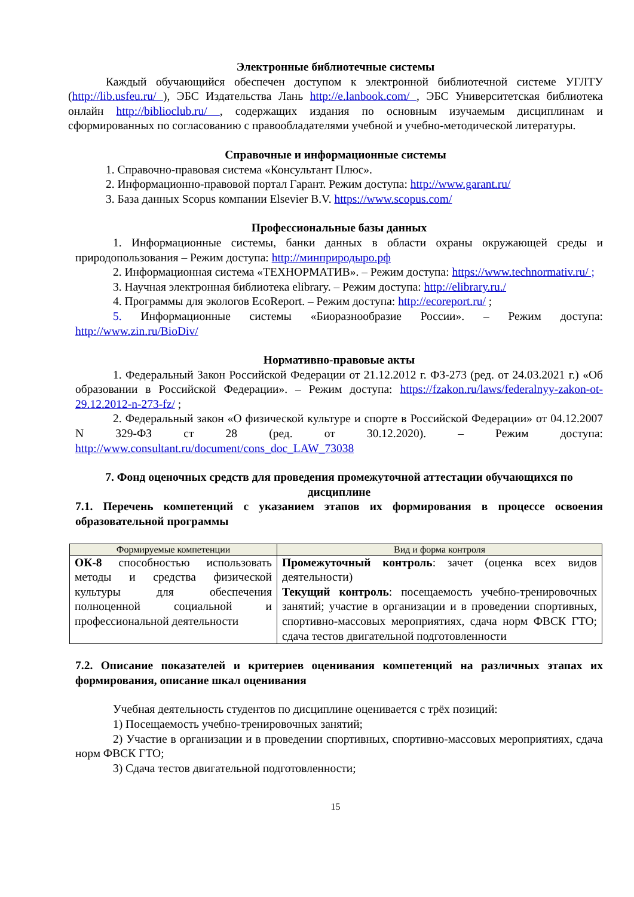Электронные библиотечные системы
Каждый обучающийся обеспечен доступом к электронной библиотечной системе УГЛТУ (http://lib.usfeu.ru/ ), ЭБС Издательства Лань http://e.lanbook.com/ , ЭБС Университетская библиотека онлайн http://biblioclub.ru/ , содержащих издания по основным изучаемым дисциплинам и сформированных по согласованию с правообладателями учебной и учебно-методической литературы.
Справочные и информационные системы
1. Справочно-правовая система «Консультант Плюс».
2. Информационно-правовой портал Гарант. Режим доступа: http://www.garant.ru/
3. База данных Scopus компании Elsevier B.V. https://www.scopus.com/
Профессиональные базы данных
1. Информационные системы, банки данных в области охраны окружающей среды и природопользования – Режим доступа: http://минприродыро.рф
2. Информационная система «ТЕХНОРМАТИВ». – Режим доступа: https://www.technormativ.ru/ ;
3. Научная электронная библиотека elibrary. – Режим доступа: http://elibrary.ru./
4. Программы для экологов EcoReport. – Режим доступа: http://ecoreport.ru/ ;
5. Информационные системы «Биоразнообразие России». – Режим доступа: http://www.zin.ru/BioDiv/
Нормативно-правовые акты
1. Федеральный Закон Российской Федерации от 21.12.2012 г. ФЗ-273 (ред. от 24.03.2021 г.) «Об образовании в Российской Федерации». – Режим доступа: https://fzakon.ru/laws/federalnyy-zakon-ot-29.12.2012-n-273-fz/ ;
2. Федеральный закон «О физической культуре и спорте в Российской Федерации» от 04.12.2007 N 329-ФЗ ст 28 (ред. от 30.12.2020). – Режим доступа: http://www.consultant.ru/document/cons_doc_LAW_73038
7. Фонд оценочных средств для проведения промежуточной аттестации обучающихся по дисциплине
7.1. Перечень компетенций с указанием этапов их формирования в процессе освоения образовательной программы
| Формируемые компетенции | Вид и форма контроля |
| --- | --- |
| ОК-8 способностью использовать методы и средства физической культуры для обеспечения полноценной социальной и профессиональной деятельности | Промежуточный контроль : зачет (оценка всех видов деятельности) Текущий контроль : посещаемость учебно-тренировочных занятий; участие в организации и в проведении спортивных, спортивно-массовых мероприятиях, сдача норм ФВСК ГТО; сдача тестов двигательной подготовленности |
7.2. Описание показателей и критериев оценивания компетенций на различных этапах их формирования, описание шкал оценивания
Учебная деятельность студентов по дисциплине оценивается с трёх позиций:
1) Посещаемость учебно-тренировочных занятий;
2) Участие в организации и в проведении спортивных, спортивно-массовых мероприятиях, сдача норм ФВСК ГТО;
3) Сдача тестов двигательной подготовленности;
15